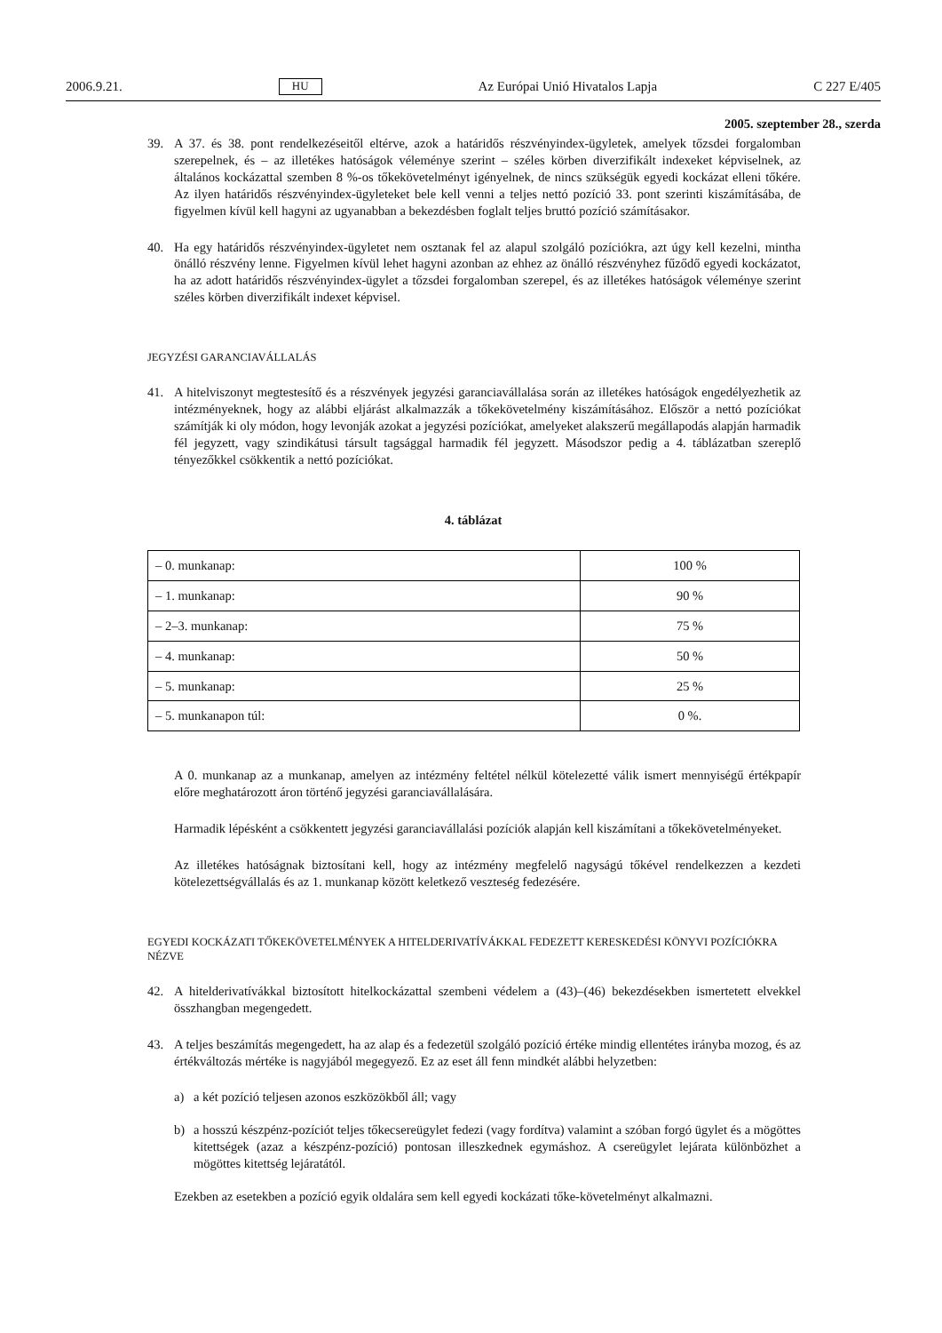2006.9.21. HU Az Európai Unió Hivatalos Lapja C 227 E/405
2005. szeptember 28., szerda
39. A 37. és 38. pont rendelkezéseitől eltérve, azok a határidős részvényindex-ügyletek, amelyek tőzsdei forgalomban szerepelnek, és – az illetékes hatóságok véleménye szerint – széles körben diverzifikált indexeket képviselnek, az általános kockázattal szemben 8 %-os tőkekövetelményt igényelnek, de nincs szükségük egyedi kockázat elleni tőkére. Az ilyen határidős részvényindex-ügyleteket bele kell venni a teljes nettó pozíció 33. pont szerinti kiszámításába, de figyelmen kívül kell hagyni az ugyanabban a bekezdésben foglalt teljes bruttó pozíció számításakor.
40. Ha egy határidős részvényindex-ügyletet nem osztanak fel az alapul szolgáló pozíciókra, azt úgy kell kezelni, mintha önálló részvény lenne. Figyelmen kívül lehet hagyni azonban az ehhez az önálló részvényhez fűződő egyedi kockázatot, ha az adott határidős részvényindex-ügylet a tőzsdei forgalomban szerepel, és az illetékes hatóságok véleménye szerint széles körben diverzifikált indexet képvisel.
JEGYZÉSI GARANCIAVÁLLALÁS
41. A hitelviszonyt megtestesítő és a részvények jegyzési garanciavállalása során az illetékes hatóságok engedélyezhetik az intézményeknek, hogy az alábbi eljárást alkalmazzák a tőkekövetelmény kiszámításához. Először a nettó pozíciókat számítják ki oly módon, hogy levonják azokat a jegyzési pozíciókat, amelyeket alakszerű megállapodás alapján harmadik fél jegyzett, vagy szindikátusi társult tagsággal harmadik fél jegyzett. Másodszor pedig a 4. táblázatban szereplő tényezőkkel csökkentik a nettó pozíciókat.
4. táblázat
| – 0. munkanap: | 100 % |
| – 1. munkanap: | 90 % |
| – 2–3. munkanap: | 75 % |
| – 4. munkanap: | 50 % |
| – 5. munkanap: | 25 % |
| – 5. munkanapon túl: | 0 %. |
A 0. munkanap az a munkanap, amelyen az intézmény feltétel nélkül kötelezetté válik ismert mennyiségű értékpapír előre meghatározott áron történő jegyzési garanciavállalására.
Harmadik lépésként a csökkentett jegyzési garanciavállalási pozíciók alapján kell kiszámítani a tőkekövetelményeket.
Az illetékes hatóságnak biztosítani kell, hogy az intézmény megfelelő nagyságú tőkével rendelkezzen a kezdeti kötelezettségvállalás és az 1. munkanap között keletkező veszteség fedezésére.
EGYEDI KOCKÁZATI TŐKEKÖVETELMÉNYEK A HITELDERIVATÍVÁKKAL FEDEZETT KERESKEDÉSI KÖNYVI POZÍCIÓKRA NÉZVE
42. A hitelderivatívákkal biztosított hitelkockázattal szembeni védelem a (43)–(46) bekezdésekben ismertetett elvekkel összhangban megengedett.
43. A teljes beszámítás megengedett, ha az alap és a fedezetül szolgáló pozíció értéke mindig ellentétes irányba mozog, és az értékváltozás mértéke is nagyjából megegyező. Ez az eset áll fenn mindkét alábbi helyzetben:
a) a két pozíció teljesen azonos eszközökből áll; vagy
b) a hosszú készpénz-pozíciót teljes tőkecsereügylet fedezi (vagy fordítva) valamint a szóban forgó ügylet és a mögöttes kitettségek (azaz a készpénz-pozíció) pontosan illeszkednek egymáshoz. A csereügylet lejárata különbözhet a mögöttes kitettség lejáratától.
Ezekben az esetekben a pozíció egyik oldalára sem kell egyedi kockázati tőke-követelményt alkalmazni.